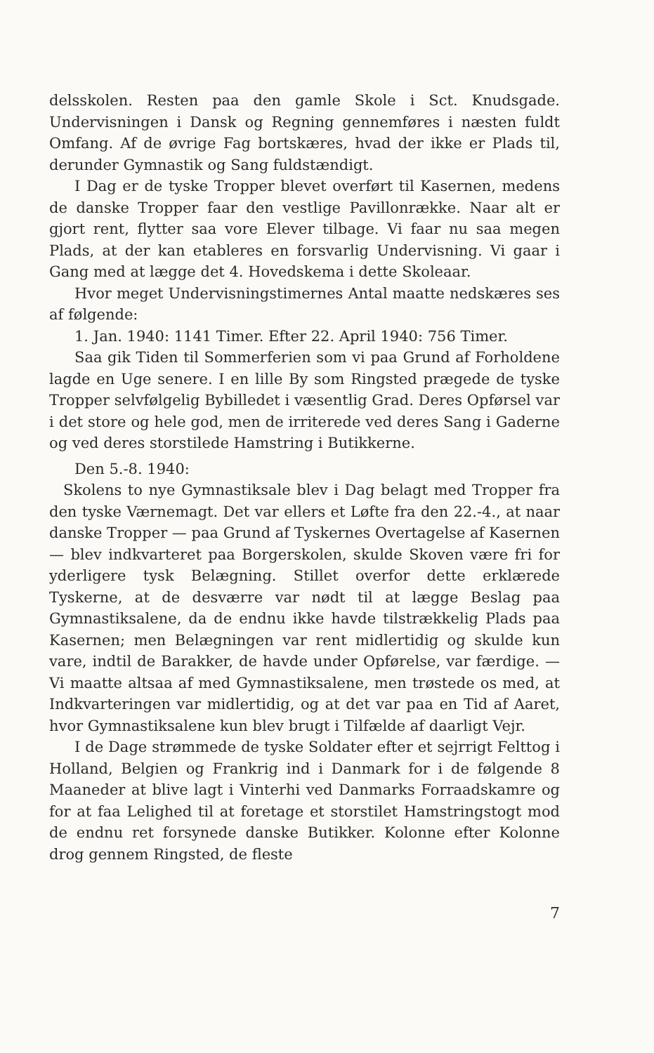delsskolen. Resten paa den gamle Skole i Sct. Knudsgade. Undervisningen i Dansk og Regning gennemføres i næsten fuldt Omfang. Af de øvrige Fag bortskæres, hvad der ikke er Plads til, derunder Gymnastik og Sang fuldstændigt.
I Dag er de tyske Tropper blevet overført til Kasernen, medens de danske Tropper faar den vestlige Pavillonrække. Naar alt er gjort rent, flytter saa vore Elever tilbage. Vi faar nu saa megen Plads, at der kan etableres en forsvarlig Undervisning. Vi gaar i Gang med at lægge det 4. Hovedskema i dette Skoleaar.
Hvor meget Undervisningstimernes Antal maatte nedskæres ses af følgende:
1. Jan. 1940: 1141 Timer. Efter 22. April 1940: 756 Timer.
Saa gik Tiden til Sommerferien som vi paa Grund af Forholdene lagde en Uge senere. I en lille By som Ringsted prægede de tyske Tropper selvfølgelig Bybilledet i væsentlig Grad. Deres Opførsel var i det store og hele god, men de irriterede ved deres Sang i Gaderne og ved deres storstilede Hamstring i Butikkerne.
Den 5.-8. 1940:
Skolens to nye Gymnastiksale blev i Dag belagt med Tropper fra den tyske Værnemagt. Det var ellers et Løfte fra den 22.-4., at naar danske Tropper — paa Grund af Tyskernes Overtagelse af Kasernen — blev indkvarteret paa Borgerskolen, skulde Skoven være fri for yderligere tysk Belægning. Stillet overfor dette erklærede Tyskerne, at de desværre var nødt til at lægge Beslag paa Gymnastiksalene, da de endnu ikke havde tilstrækkelig Plads paa Kasernen; men Belægningen var rent midlertidig og skulde kun vare, indtil de Barakker, de havde under Opførelse, var færdige. — Vi maatte altsaa af med Gymnastiksalene, men trøstede os med, at Indkvarteringen var midlertidig, og at det var paa en Tid af Aaret, hvor Gymnastiksalene kun blev brugt i Tilfælde af daarligt Vejr.
I de Dage strømmede de tyske Soldater efter et sejrrigt Felttog i Holland, Belgien og Frankrig ind i Danmark for i de følgende 8 Maaneder at blive lagt i Vinterhi ved Danmarks Forraadskamre og for at faa Lelighed til at foretage et storstilet Hamstringstogt mod de endnu ret forsynede danske Butikker. Kolonne efter Kolonne drog gennem Ringsted, de fleste
7